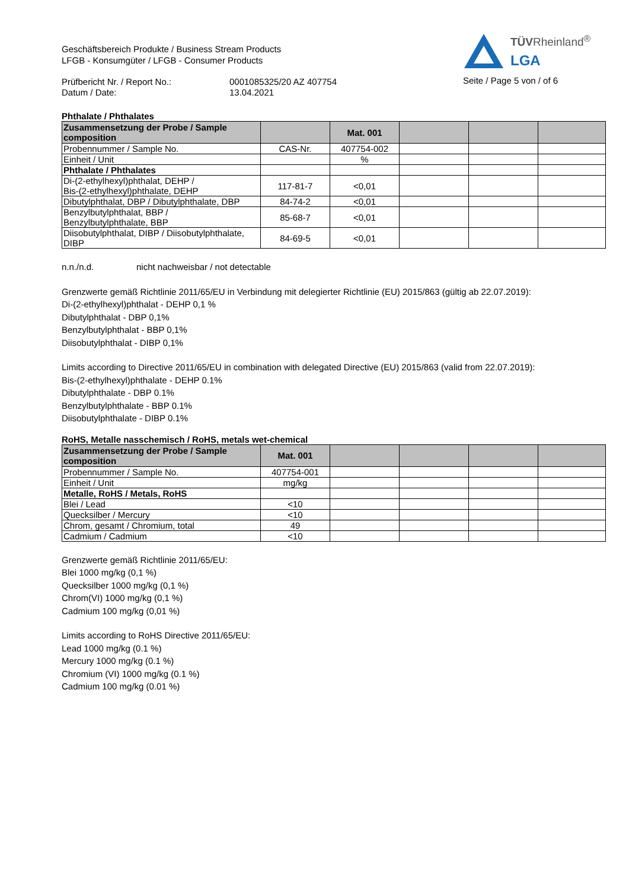TÜVRheinland<sup>®</sup>
LGA
Seite / Page 5 von / of 6
Geschäftsbereich Produkte / Business Stream Products
LFGB - Konsumgüter / LFGB - Consumer Products
Prüfbericht Nr. / Report No.:
Datum / Date:
0001085325/20 AZ 407754
13.04.2021
Phthalate / Phthalates
| Zusammensetzung der Probe / Sample composition | | Mat. 001 | | | |
| --- | --- | --- | --- | --- | --- |
| Probennummer / Sample No. | CAS-Nr. | 407754-002 | | | |
| Einheit / Unit | | % | | | |
| Phthalate / Phthalates | | | | | |
| Di-(2-ethylhexyl)phthalat, DEHP / Bis-(2-ethylhexyl)phthalate, DEHP | 117-81-7 | <0,01 | | | |
| Dibutylphthalat, DBP / Dibutylphthalate, DBP | 84-74-2 | <0,01 | | | |
| Benzylbutylphthalat, BBP / Benzylbutylphthalate, BBP | 85-68-7 | <0,01 | | | |
| Diisobutylphthalat, DIBP / Diisobutylphthalate, DIBP | 84-69-5 | <0,01 | | | |
n.n./n.d. nicht nachweisbar / not detectable
Grenzwerte gemäß Richtlinie 2011/65/EU in Verbindung mit delegierter Richtlinie (EU) 2015/863 (gültig ab 22.07.2019):
Di-(2-ethylhexyl)phthalat - DEHP 0,1 %
Dibutylphthalat - DBP 0,1%
Benzylbutylphthalat - BBP 0,1%
Diisobutylphthalat - DIBP 0,1%
Limits according to Directive 2011/65/EU in combination with delegated Directive (EU) 2015/863 (valid from 22.07.2019):
Bis-(2-ethylhexyl)phthalate - DEHP 0.1%
Dibutylphthalate - DBP 0.1%
Benzylbutylphthalate - BBP 0.1%
Diisobutylphthalate - DIBP 0.1%
RoHS, Metalle nasschemisch / RoHS, metals wet-chemical
| Zusammensetzung der Probe / Sample composition | Mat. 001 | | | | |
| --- | --- | --- | --- | --- | --- |
| Probennummer / Sample No. | 407754-001 | | | | |
| Einheit / Unit | mg/kg | | | | |
| Metalle, RoHS / Metals, RoHS | | | | | |
| Blei / Lead | <10 | | | | |
| Quecksilber / Mercury | <10 | | | | |
| Chrom, gesamt / Chromium, total | 49 | | | | |
| Cadmium / Cadmium | <10 | | | | |
Grenzwerte gemäß Richtlinie 2011/65/EU:
Blei 1000 mg/kg (0,1 %)
Quecksilber 1000 mg/kg (0,1 %)
Chrom(VI) 1000 mg/kg (0,1 %)
Cadmium 100 mg/kg (0,01 %)
Limits according to RoHS Directive 2011/65/EU:
Lead 1000 mg/kg (0.1 %)
Mercury 1000 mg/kg (0.1 %)
Chromium (VI) 1000 mg/kg (0.1 %)
Cadmium 100 mg/kg (0.01 %)